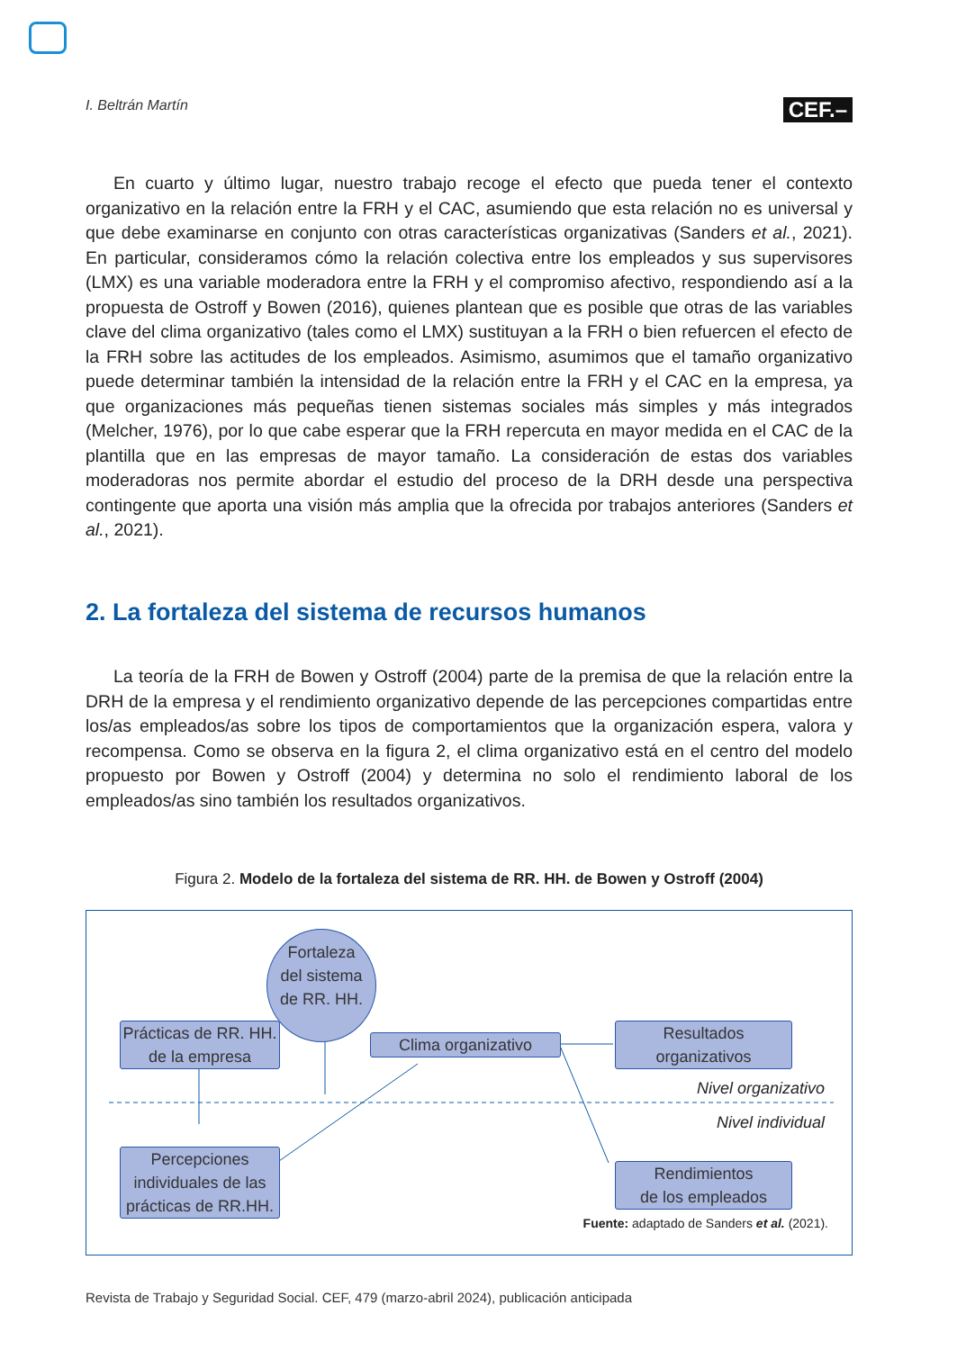I. Beltrán Martín CEF.–
En cuarto y último lugar, nuestro trabajo recoge el efecto que pueda tener el contexto organizativo en la relación entre la FRH y el CAC, asumiendo que esta relación no es universal y que debe examinarse en conjunto con otras características organizativas (Sanders et al., 2021). En particular, consideramos cómo la relación colectiva entre los empleados y sus supervisores (LMX) es una variable moderadora entre la FRH y el compromiso afectivo, respondiendo así a la propuesta de Ostroff y Bowen (2016), quienes plantean que es posible que otras de las variables clave del clima organizativo (tales como el LMX) sustituyan a la FRH o bien refuercen el efecto de la FRH sobre las actitudes de los empleados. Asimismo, asumimos que el tamaño organizativo puede determinar también la intensidad de la relación entre la FRH y el CAC en la empresa, ya que organizaciones más pequeñas tienen sistemas sociales más simples y más integrados (Melcher, 1976), por lo que cabe esperar que la FRH repercuta en mayor medida en el CAC de la plantilla que en las empresas de mayor tamaño. La consideración de estas dos variables moderadoras nos permite abordar el estudio del proceso de la DRH desde una perspectiva contingente que aporta una visión más amplia que la ofrecida por trabajos anteriores (Sanders et al., 2021).
2. La fortaleza del sistema de recursos humanos
La teoría de la FRH de Bowen y Ostroff (2004) parte de la premisa de que la relación entre la DRH de la empresa y el rendimiento organizativo depende de las percepciones compartidas entre los/as empleados/as sobre los tipos de comportamientos que la organización espera, valora y recompensa. Como se observa en la figura 2, el clima organizativo está en el centro del modelo propuesto por Bowen y Ostroff (2004) y determina no solo el rendimiento laboral de los empleados/as sino también los resultados organizativos.
Figura 2. Modelo de la fortaleza del sistema de RR. HH. de Bowen y Ostroff (2004)
Fortaleza
del sistema
de RR. HH.
Prácticas de RR. HH.
de la empresa
Clima organizativo
Resultados
organizativos
Percepciones
individuales de las
prácticas de RR.HH.
Rendimientos
de los empleados
Nivel organizativo
Nivel individual
Fuente: adaptado de Sanders et al. (2021).
Revista de Trabajo y Seguridad Social. CEF, 479 (marzo-abril 2024), publicación anticipada